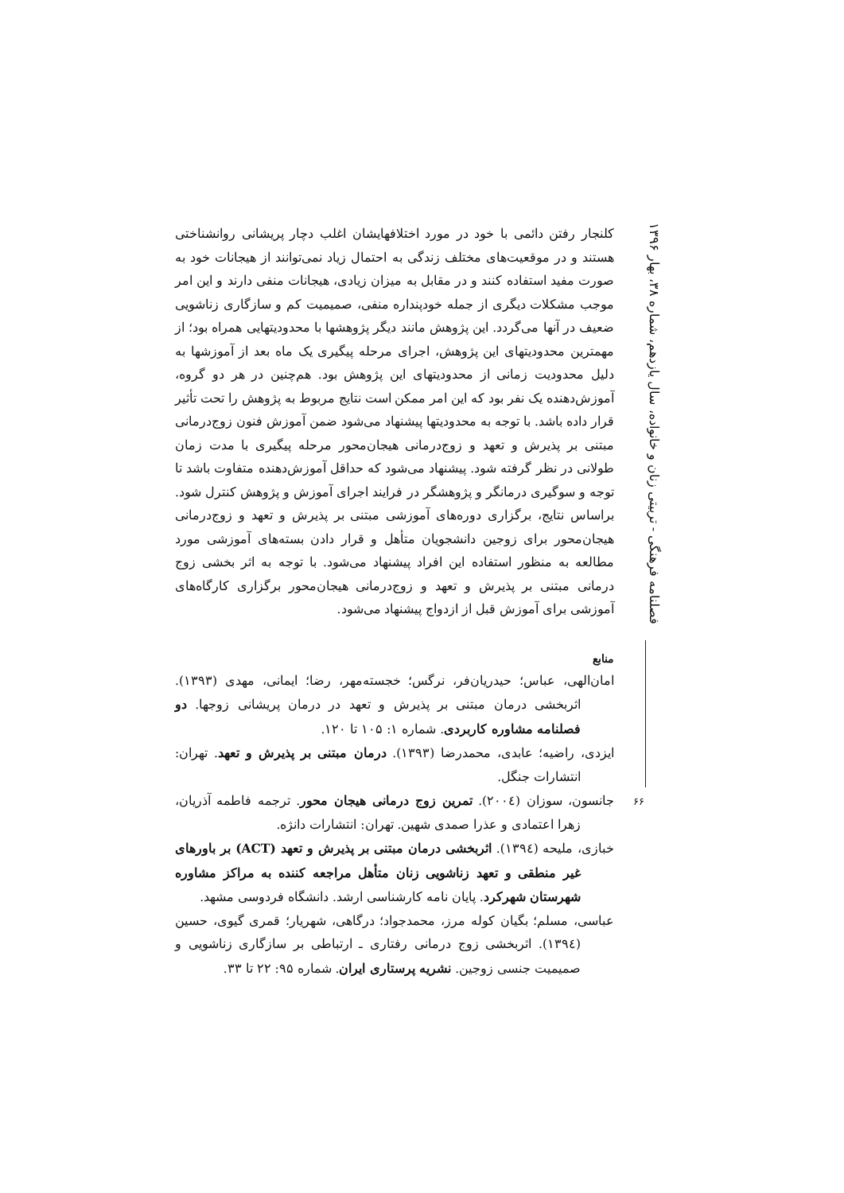فصلنامه فرهنگی - تربیتی زنان و خانواده، سال یازدهم، شماره ۳۸، بهار ۱۳۹۶
۶۶
کلنجار رفتن دائمی با خود در مورد اختلافهایشان اغلب دچار پریشانی روانشناختی هستند و در موقعیت‌های مختلف زندگی به احتمال زیاد نمی‌توانند از هیجانات خود به صورت مفید استفاده کنند و در مقابل به میزان زیادی، هیجانات منفی دارند و این امر موجب مشکلات دیگری از جمله خودپنداره منفی، صمیمیت کم و سازگاری زناشویی ضعیف در آنها می‌گردد. این پژوهش مانند دیگر پژوهشها با محدودیتهایی همراه بود؛ از مهمترین محدودیتهای این پژوهش، اجرای مرحله پیگیری یک ماه بعد از آموزشها به دلیل محدودیت زمانی از محدودیتهای این پژوهش بود. هم‌چنین در هر دو گروه، آموزش‌دهنده یک نفر بود که این امر ممکن است نتایج مربوط به پژوهش را تحت تأثیر قرار داده باشد. با توجه به محدودیتها پیشنهاد می‌شود ضمن آموزش فنون زوج‌درمانی مبتنی بر پذیرش و تعهد و زوج‌درمانی هیجان‌محور مرحله پیگیری با مدت زمان طولانی در نظر گرفته شود. پیشنهاد می‌شود که حداقل آموزش‌دهنده متفاوت باشد تا توجه و سوگیری درمانگر و پژوهشگر در فرایند اجرای آموزش و پژوهش کنترل شود. براساس نتایج، برگزاری دوره‌های آموزشی مبتنی بر پذیرش و تعهد و زوج‌درمانی هیجان‌محور برای زوجین دانشجویان متأهل و قرار دادن بسته‌های آموزشی مورد مطالعه به منظور استفاده این افراد پیشنهاد می‌شود. با توجه به اثر بخشی زوج درمانی مبتنی بر پذیرش و تعهد و زوج‌درمانی هیجان‌محور برگزاری کارگاه‌های آموزشی برای آموزش قبل از ازدواج پیشنهاد می‌شود.
منابع
امان‌الهی، عباس؛ حیدریان‌فر، نرگس؛ خجسته‌مهر، رضا؛ ایمانی، مهدی (۱۳۹۳). اثربخشی درمان مبتنی بر پذیرش و تعهد در درمان پریشانی زوجها. دو فصلنامه مشاوره کاربردی. شماره ۱: ۱۰۵ تا ۱۲۰.
ایزدی، راضیه؛ عابدی، محمدرضا (۱۳۹۳). درمان مبتنی بر پذیرش و تعهد. تهران: انتشارات جنگل.
جانسون، سوزان (۲۰۰٤). تمرین زوج درمانی هیجان محور. ترجمه فاطمه آذریان، زهرا اعتمادی و عذرا صمدی شهین. تهران: انتشارات دانژه.
خبازی، ملیحه (۱۳۹٤). اثربخشی درمان مبتنی بر پذیرش و تعهد (ACT) بر باورهای غیر منطقی و تعهد زناشویی زنان متأهل مراجعه کننده به مراکز مشاوره شهرستان شهرکرد. پایان نامه کارشناسی ارشد. دانشگاه فردوسی مشهد.
عباسی، مسلم؛ بگیان کوله مرز، محمدجواد؛ درگاهی، شهریار؛ قمری گیوی، حسین (۱۳۹٤). اثربخشی زوج درمانی رفتاری ـ ارتباطی بر سازگاری زناشویی و صمیمیت جنسی زوجین. نشریه پرستاری ایران. شماره ۹۵: ۲۲ تا ۳۳.